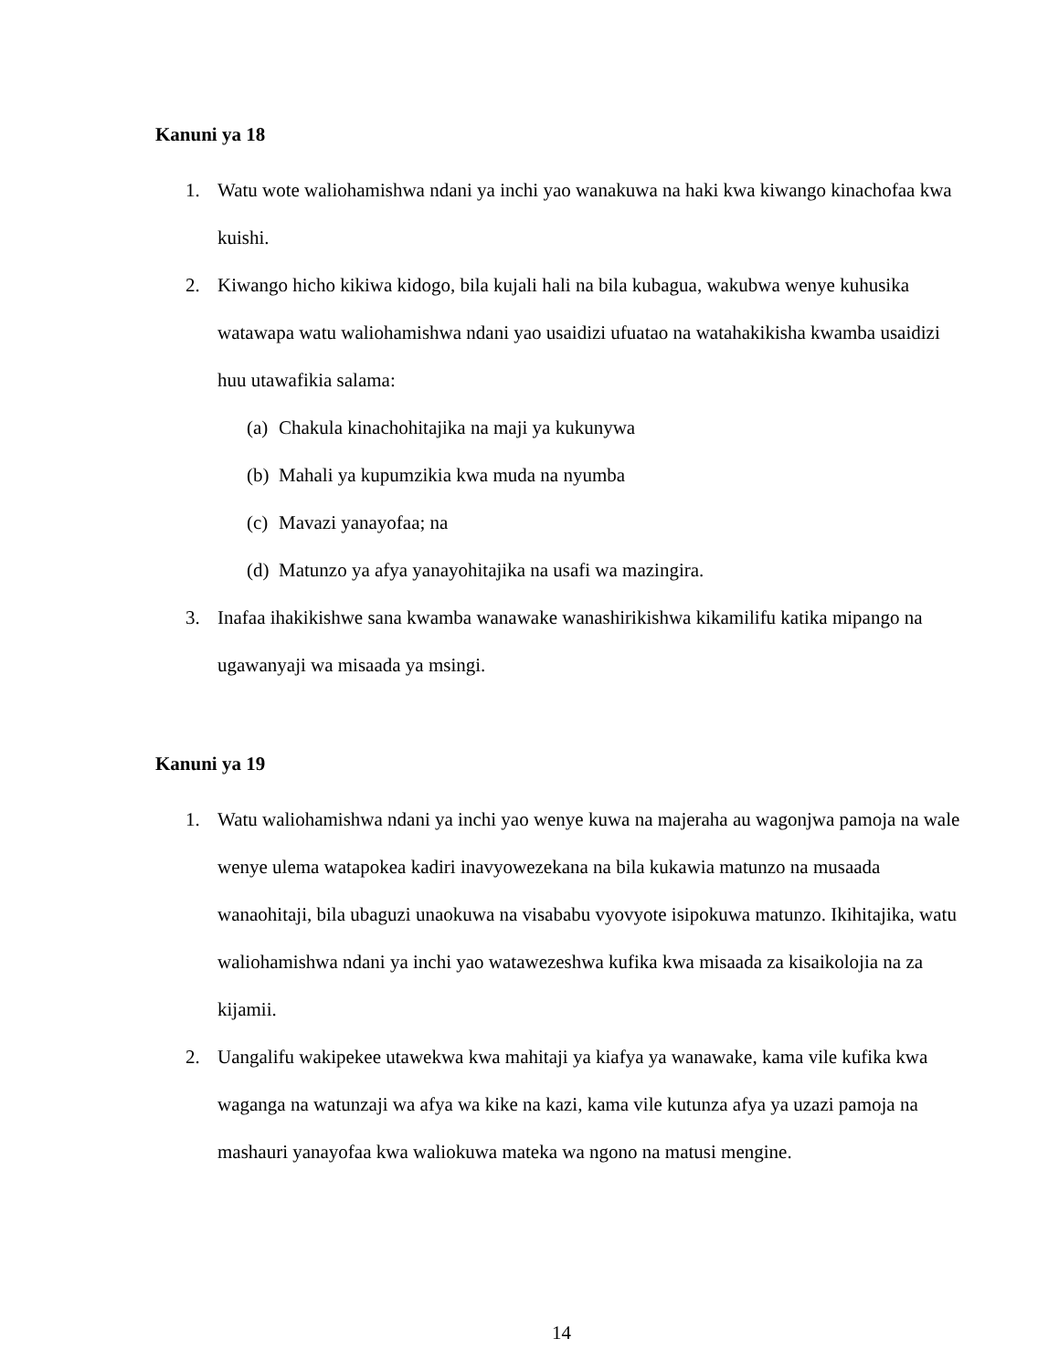Kanuni ya 18
1. Watu wote waliohamishwa ndani ya inchi yao wanakuwa na haki kwa kiwango kinachofaa kwa kuishi.
2. Kiwango hicho kikiwa kidogo, bila kujali hali na bila kubagua, wakubwa wenye kuhusika watawapa watu waliohamishwa ndani yao usaidizi ufuatao na watahakikisha kwamba usaidizi huu utawafikia salama:
(a)
Chakula kinachohitajika na maji ya kukunywa
(b)
Mahali ya kupumzikia kwa muda na nyumba
(c)
Mavazi yanayofaa; na
(d)
Matunzo ya afya yanayohitajika na usafi wa mazingira.
3. Inafaa ihakikishwe sana kwamba wanawake wanashirikishwa kikamilifu katika mipango na ugawanyaji wa misaada ya msingi.
Kanuni ya 19
1. Watu waliohamishwa ndani ya inchi yao wenye kuwa na majeraha au wagonjwa pamoja na wale wenye ulema watapokea kadiri inavyowezekana na bila kukawia matunzo na musaada wanaohitaji, bila ubaguzi unaokuwa na visababu vyovyote isipokuwa matunzo. Ikihitajika, watu waliohamishwa ndani ya inchi yao watawezeshwa kufika kwa misaada za kisaikolojia na za kijamii.
2. Uangalifu wakipekee utawekwa kwa mahitaji ya kiafya ya wanawake, kama vile kufika kwa waganga na watunzaji wa afya wa kike na kazi, kama vile kutunza afya ya uzazi pamoja na mashauri yanayofaa kwa waliokuwa mateka wa ngono na matusi mengine.
14